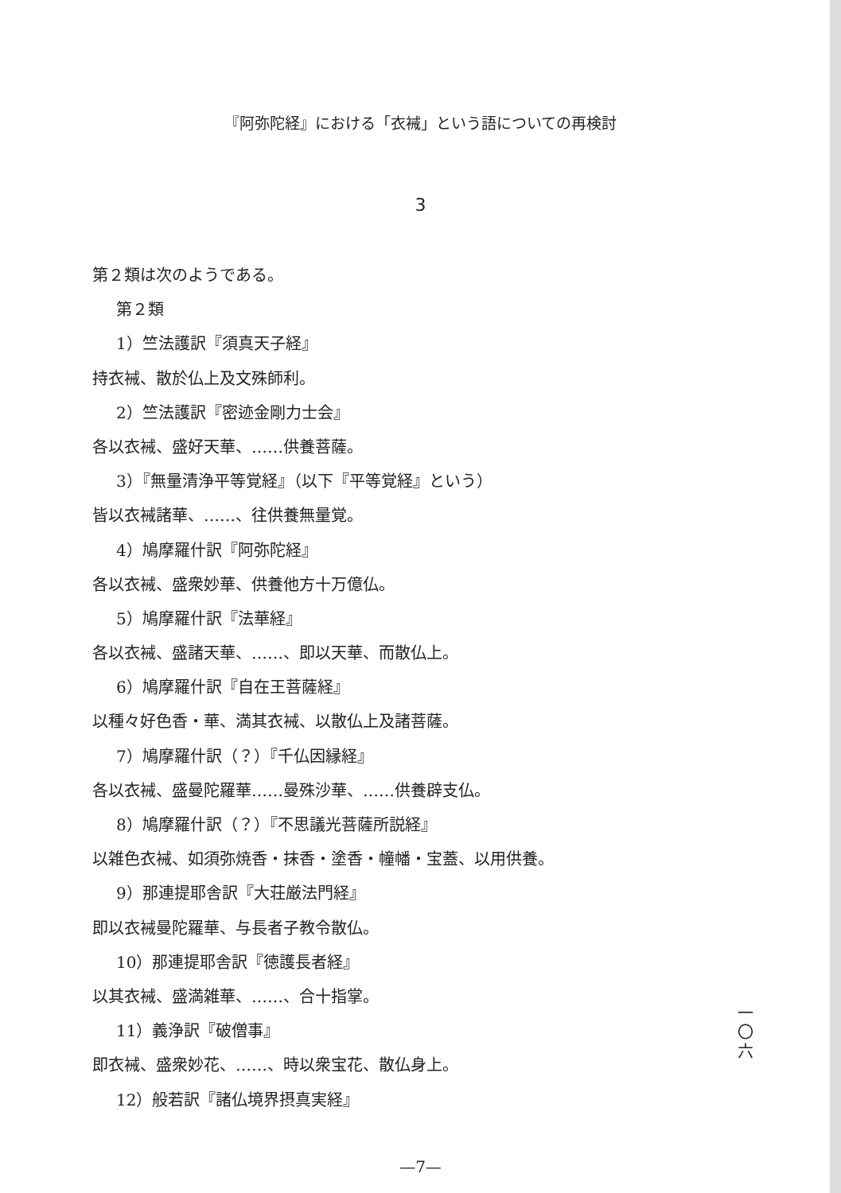『阿弥陀経』における「衣裓」という語についての再検討
3
第２類は次のようである。
第２類
1）竺法護訳『須真天子経』
持衣裓、散於仏上及文殊師利。
2）竺法護訳『密迹金剛力士会』
各以衣裓、盛好天華、……供養菩薩。
3）『無量清浄平等覚経』（以下『平等覚経』という）
皆以衣裓諸華、……、往供養無量覚。
4）鳩摩羅什訳『阿弥陀経』
各以衣裓、盛衆妙華、供養他方十万億仏。
5）鳩摩羅什訳『法華経』
各以衣裓、盛諸天華、……、即以天華、而散仏上。
6）鳩摩羅什訳『自在王菩薩経』
以種々好色香・華、満其衣裓、以散仏上及諸菩薩。
7）鳩摩羅什訳（？）『千仏因縁経』
各以衣裓、盛曼陀羅華……曼殊沙華、……供養辟支仏。
8）鳩摩羅什訳（？）『不思議光菩薩所説経』
以雑色衣裓、如須弥焼香・抹香・塗香・幢幡・宝蓋、以用供養。
9）那連提耶舎訳『大荘厳法門経』
即以衣裓曼陀羅華、与長者子教令散仏。
10）那連提耶舎訳『徳護長者経』
以其衣裓、盛満雑華、……、合十指掌。
11）義浄訳『破僧事』
即衣裓、盛衆妙花、……、時以衆宝花、散仏身上。
12）般若訳『諸仏境界摂真実経』
一
〇
六
—7—